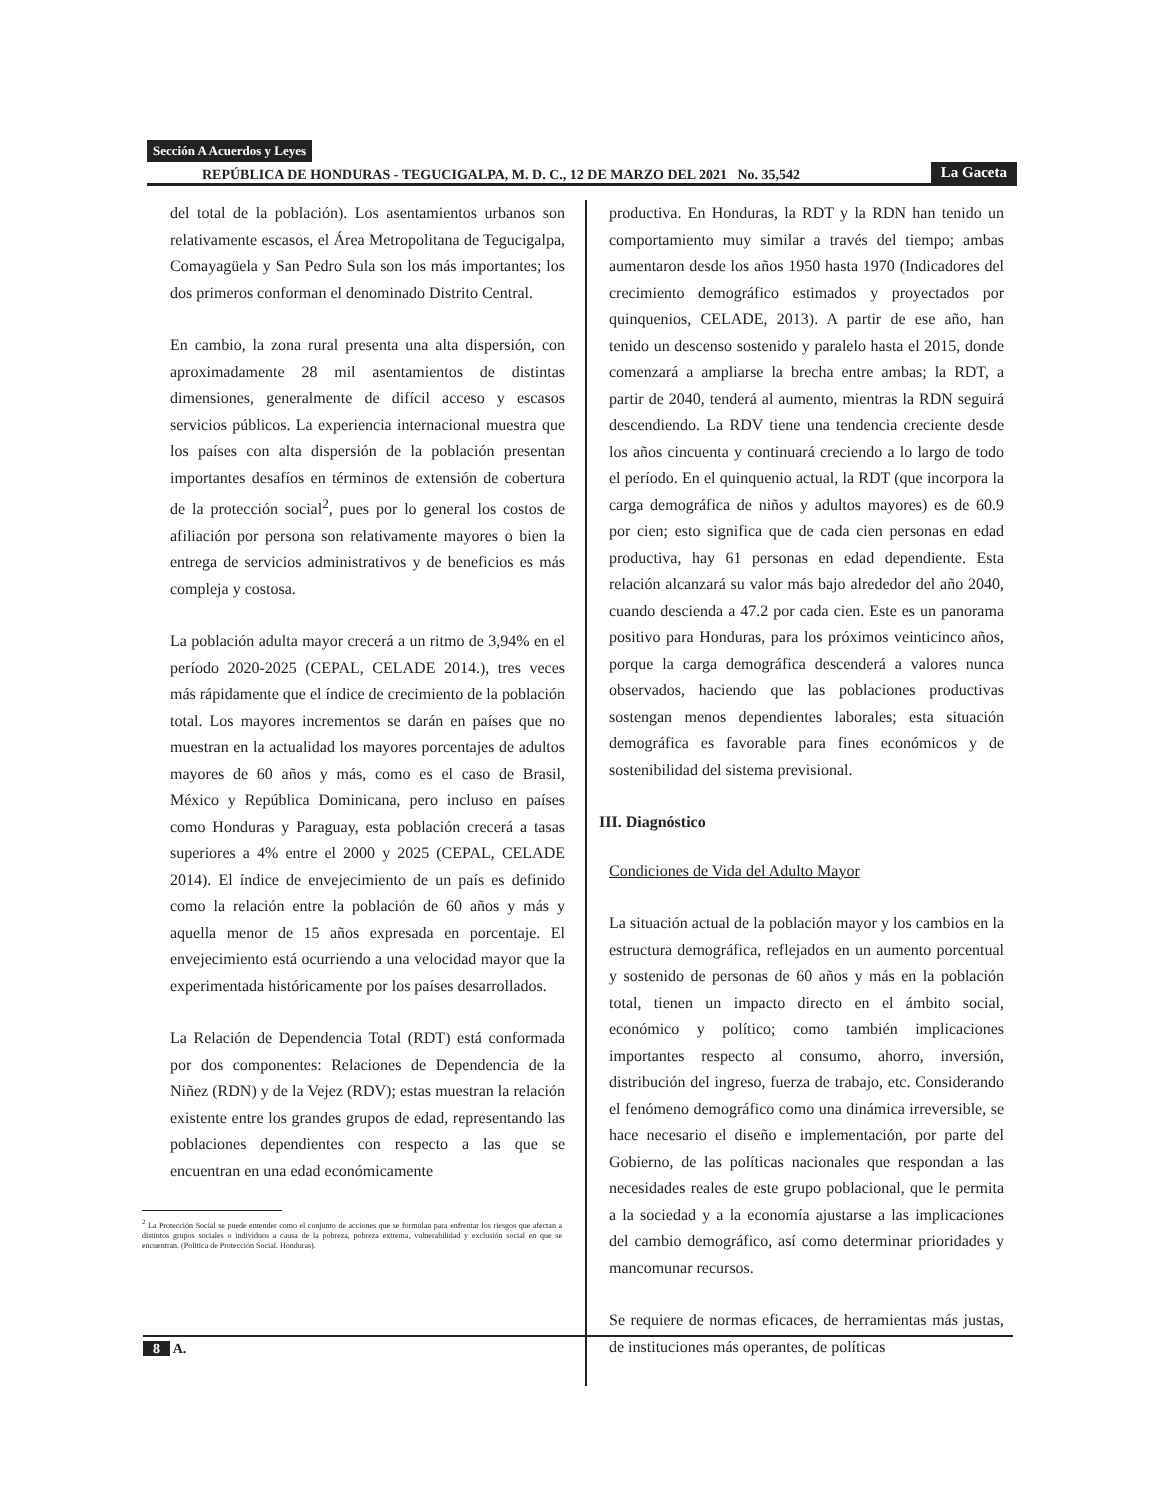Sección A Acuerdos y Leyes
REPÚBLICA DE HONDURAS - TEGUCIGALPA, M. D. C., 12 DE MARZO DEL 2021 No. 35,542 La Gaceta
del total de la población). Los asentamientos urbanos son relativamente escasos, el Área Metropolitana de Tegucigalpa, Comayagüela y San Pedro Sula son los más importantes; los dos primeros conforman el denominado Distrito Central.
En cambio, la zona rural presenta una alta dispersión, con aproximadamente 28 mil asentamientos de distintas dimensiones, generalmente de difícil acceso y escasos servicios públicos. La experiencia internacional muestra que los países con alta dispersión de la población presentan importantes desafíos en términos de extensión de cobertura de la protección social<sup>2</sup>, pues por lo general los costos de afiliación por persona son relativamente mayores o bien la entrega de servicios administrativos y de beneficios es más compleja y costosa.
La población adulta mayor crecerá a un ritmo de 3,94% en el período 2020-2025 (CEPAL, CELADE 2014.), tres veces más rápidamente que el índice de crecimiento de la población total. Los mayores incrementos se darán en países que no muestran en la actualidad los mayores porcentajes de adultos mayores de 60 años y más, como es el caso de Brasil, México y República Dominicana, pero incluso en países como Honduras y Paraguay, esta población crecerá a tasas superiores a 4% entre el 2000 y 2025 (CEPAL, CELADE 2014). El índice de envejecimiento de un país es definido como la relación entre la población de 60 años y más y aquella menor de 15 años expresada en porcentaje. El envejecimiento está ocurriendo a una velocidad mayor que la experimentada históricamente por los países desarrollados.
La Relación de Dependencia Total (RDT) está conformada por dos componentes: Relaciones de Dependencia de la Niñez (RDN) y de la Vejez (RDV); estas muestran la relación existente entre los grandes grupos de edad, representando las poblaciones dependientes con respecto a las que se encuentran en una edad económicamente
<sup>2</sup> La Protección Social se puede entender como el conjunto de acciones que se formulan para enfrentar los riesgos que afectan a distintos grupos sociales o individuos a causa de la pobreza, pobreza extrema, vulnerabilidad y exclusión social en que se encuentran. (Política de Protección Social. Honduras).
productiva. En Honduras, la RDT y la RDN han tenido un comportamiento muy similar a través del tiempo; ambas aumentaron desde los años 1950 hasta 1970 (Indicadores del crecimiento demográfico estimados y proyectados por quinquenios, CELADE, 2013). A partir de ese año, han tenido un descenso sostenido y paralelo hasta el 2015, donde comenzará a ampliarse la brecha entre ambas; la RDT, a partir de 2040, tenderá al aumento, mientras la RDN seguirá descendiendo. La RDV tiene una tendencia creciente desde los años cincuenta y continuará creciendo a lo largo de todo el período. En el quinquenio actual, la RDT (que incorpora la carga demográfica de niños y adultos mayores) es de 60.9 por cien; esto significa que de cada cien personas en edad productiva, hay 61 personas en edad dependiente. Esta relación alcanzará su valor más bajo alrededor del año 2040, cuando descienda a 47.2 por cada cien. Este es un panorama positivo para Honduras, para los próximos veinticinco años, porque la carga demográfica descenderá a valores nunca observados, haciendo que las poblaciones productivas sostengan menos dependientes laborales; esta situación demográfica es favorable para fines económicos y de sostenibilidad del sistema previsional.
III. Diagnóstico
Condiciones de Vida del Adulto Mayor
La situación actual de la población mayor y los cambios en la estructura demográfica, reflejados en un aumento porcentual y sostenido de personas de 60 años y más en la población total, tienen un impacto directo en el ámbito social, económico y político; como también implicaciones importantes respecto al consumo, ahorro, inversión, distribución del ingreso, fuerza de trabajo, etc. Considerando el fenómeno demográfico como una dinámica irreversible, se hace necesario el diseño e implementación, por parte del Gobierno, de las políticas nacionales que respondan a las necesidades reales de este grupo poblacional, que le permita a la sociedad y a la economía ajustarse a las implicaciones del cambio demográfico, así como determinar prioridades y mancomunar recursos.
Se requiere de normas eficaces, de herramientas más justas, de instituciones más operantes, de políticas
8 A.